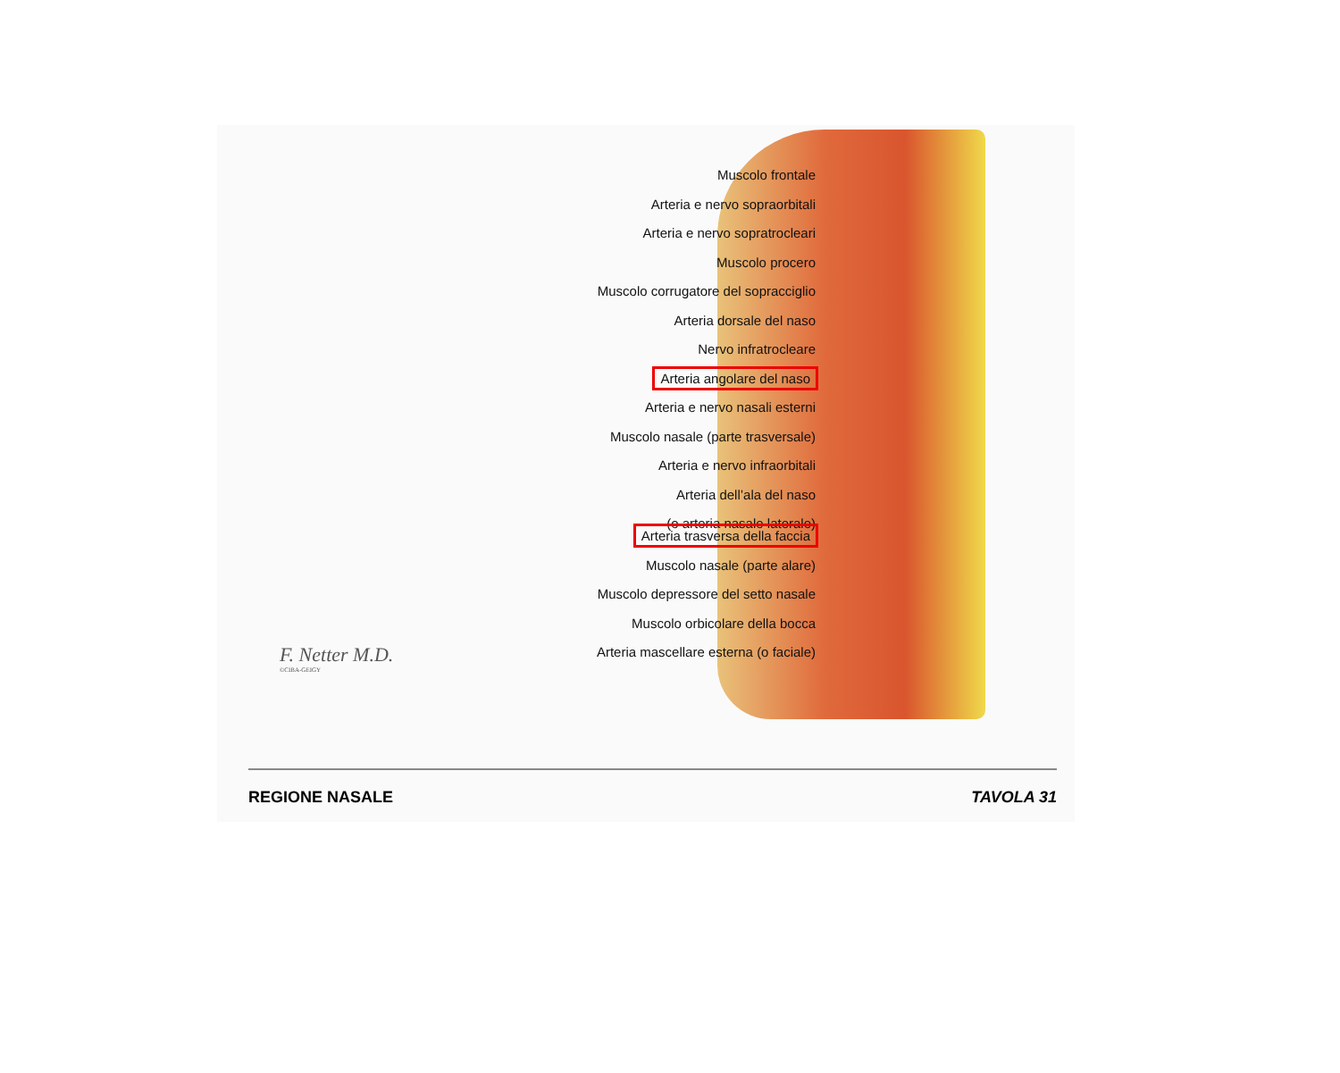Muscolo frontale
Arteria e nervo sopraorbitali
Arteria e nervo sopratrocleari
Muscolo procero
Muscolo corrugatore del sopracciglio
Arteria dorsale del naso
Nervo infratrocleare
Arteria angolare del naso
Arteria e nervo nasali esterni
Muscolo nasale (parte trasversale)
Arteria e nervo infraorbitali
Arteria dell’ala del naso
(o arteria nasale laterale)
Arteria trasversa della faccia
Muscolo nasale (parte alare)
Muscolo depressore del setto nasale
Muscolo orbicolare della bocca
Arteria mascellare esterna (o faciale)
F. Netter M.D.
©CIBA-GEIGY
REGIONE NASALE TAVOLA 31